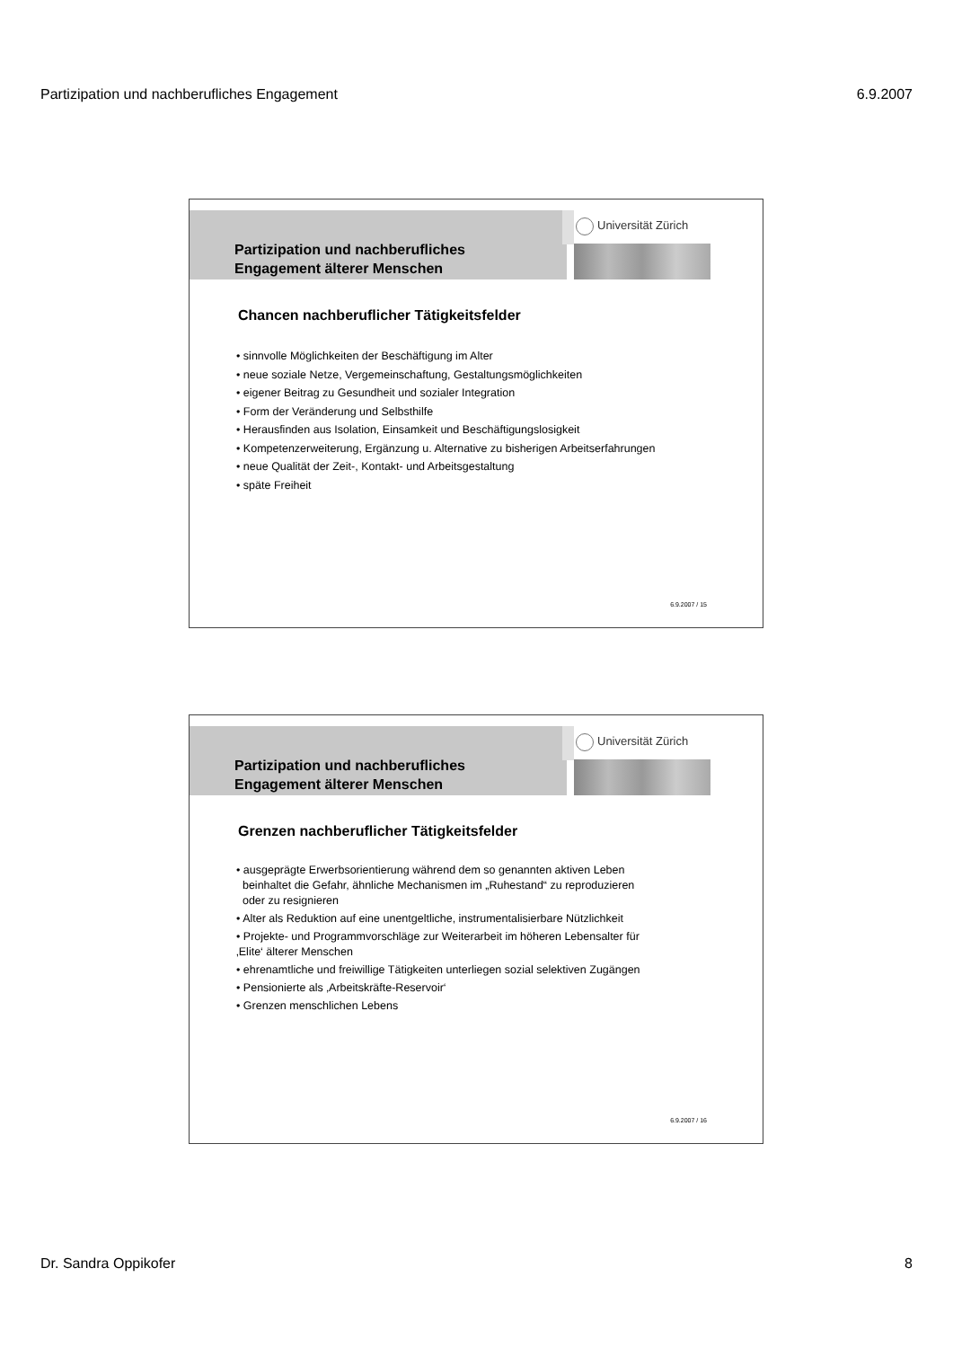Partizipation und nachberufliches Engagement 6.9.2007
Universität Zürich
Partizipation und nachberufliches
Engagement älterer Menschen
Chancen nachberuflicher Tätigkeitsfelder
• sinnvolle Möglichkeiten der Beschäftigung im Alter
• neue soziale Netze, Vergemeinschaftung, Gestaltungsmöglichkeiten
• eigener Beitrag zu Gesundheit und sozialer Integration
• Form der Veränderung und Selbsthilfe
• Herausfinden aus Isolation, Einsamkeit und Beschäftigungslosigkeit
• Kompetenzerweiterung, Ergänzung u. Alternative zu bisherigen Arbeitserfahrungen
• neue Qualität der Zeit-, Kontakt- und Arbeitsgestaltung
• späte Freiheit
6.9.2007 / 15
Universität Zürich
Partizipation und nachberufliches
Engagement älterer Menschen
Grenzen nachberuflicher Tätigkeitsfelder
• ausgeprägte Erwerbsorientierung während dem so genannten aktiven Leben
beinhaltet die Gefahr, ähnliche Mechanismen im „Ruhestand“ zu reproduzieren
oder zu resignieren
• Alter als Reduktion auf eine unentgeltliche, instrumentalisierbare Nützlichkeit
• Projekte- und Programmvorschläge zur Weiterarbeit im höheren Lebensalter für
‚Elite‘ älterer Menschen
• ehrenamtliche und freiwillige Tätigkeiten unterliegen sozial selektiven Zugängen
• Pensionierte als ‚Arbeitskräfte-Reservoir‘
• Grenzen menschlichen Lebens
6.9.2007 / 16
Dr. Sandra Oppikofer 8